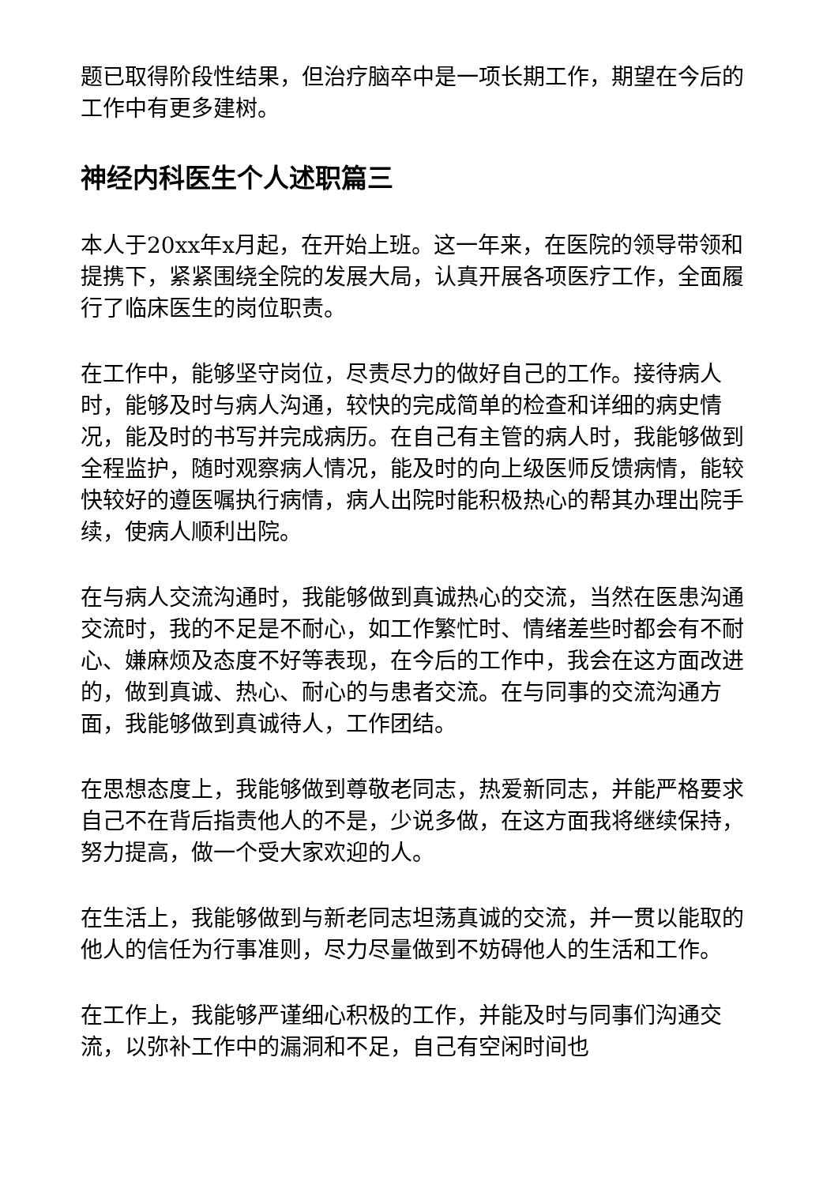题已取得阶段性结果，但治疗脑卒中是一项长期工作，期望在今后的工作中有更多建树。
神经内科医生个人述职篇三
本人于20xx年x月起，在开始上班。这一年来，在医院的领导带领和提携下，紧紧围绕全院的发展大局，认真开展各项医疗工作，全面履行了临床医生的岗位职责。
在工作中，能够坚守岗位，尽责尽力的做好自己的工作。接待病人时，能够及时与病人沟通，较快的完成简单的检查和详细的病史情况，能及时的书写并完成病历。在自己有主管的病人时，我能够做到全程监护，随时观察病人情况，能及时的向上级医师反馈病情，能较快较好的遵医嘱执行病情，病人出院时能积极热心的帮其办理出院手续，使病人顺利出院。
在与病人交流沟通时，我能够做到真诚热心的交流，当然在医患沟通交流时，我的不足是不耐心，如工作繁忙时、情绪差些时都会有不耐心、嫌麻烦及态度不好等表现，在今后的工作中，我会在这方面改进的，做到真诚、热心、耐心的与患者交流。在与同事的交流沟通方面，我能够做到真诚待人，工作团结。
在思想态度上，我能够做到尊敬老同志，热爱新同志，并能严格要求自己不在背后指责他人的不是，少说多做，在这方面我将继续保持，努力提高，做一个受大家欢迎的人。
在生活上，我能够做到与新老同志坦荡真诚的交流，并一贯以能取的他人的信任为行事准则，尽力尽量做到不妨碍他人的生活和工作。
在工作上，我能够严谨细心积极的工作，并能及时与同事们沟通交流，以弥补工作中的漏洞和不足，自己有空闲时间也